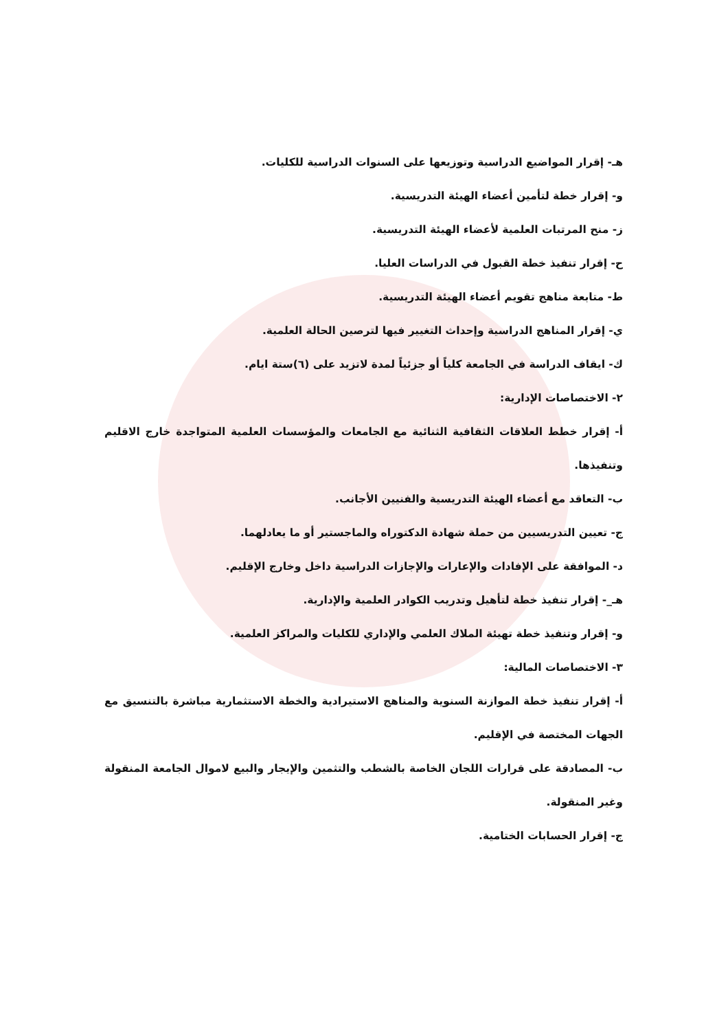هـ- إقرار المواضيع الدراسية وتوزيعها على السنوات الدراسية للكليات.
و- إقرار خطة لتأمين أعضاء الهيئة التدريسية.
ز- منح المرتبات العلمية لأعضاء الهيئة التدريسية.
ح- إقرار تنفيذ خطة القبول في الدراسات العليا.
ط- متابعة مناهج تقويم أعضاء الهيئة التدريسية.
ي- إقرار المناهج الدراسية وإحداث التغيير فيها لترصين الحالة العلمية.
ك- ايقاف الدراسة في الجامعة كلياً أو جزئياً لمدة لاتزيد على (٦)ستة ايام.
٢- الاختصاصات الإدارية:
أ- إقرار خطط العلاقات الثقافية الثنائية مع الجامعات والمؤسسات العلمية المتواجدة خارج الاقليم وتنفيذها.
ب- التعاقد مع أعضاء الهيئة التدريسية والفنيين الأجانب.
ج- تعيين التدريسيين من حملة شهادة الدكتوراه والماجستير أو ما يعادلهما.
د- الموافقة على الإفادات والإعارات والإجازات الدراسية داخل وخارج الإقليم.
هـ_- إقرار تنفيذ خطة لتأهيل وتدريب الكوادر العلمية والإدارية.
و- إقرار وتنفيذ خطة تهيئة الملاك العلمي والإداري للكليات والمراكز العلمية.
٣- الاختصاصات المالية:
أ- إقرار تنفيذ خطة الموازنة السنوية والمناهج الاستيرادية والخطة الاستثمارية مباشرة بالتنسيق مع الجهات المختصة في الإقليم.
ب- المصادقة على قرارات اللجان الخاصة بالشطب والتثمين والإيجار والبيع لاموال الجامعة المنقولة وغير المنقولة.
ج- إقرار الحسابات الختامية.